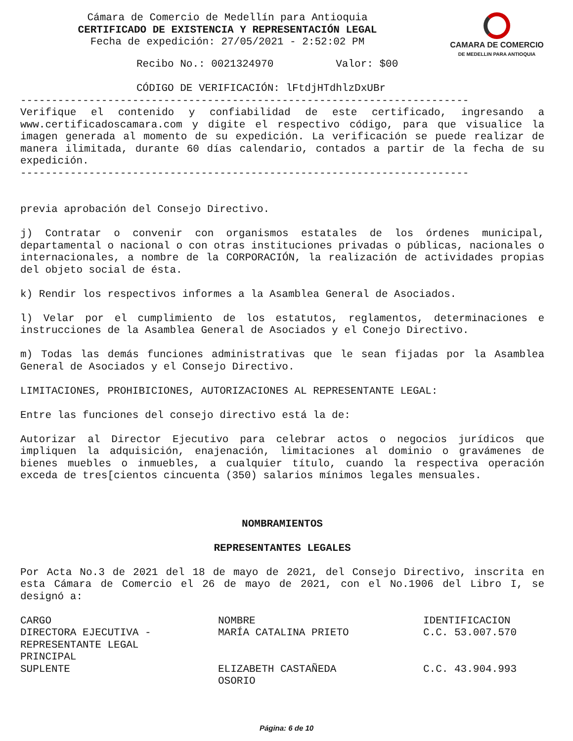Cámara de Comercio de Medellín para Antioquia
CERTIFICADO DE EXISTENCIA Y REPRESENTACIÓN LEGAL
Fecha de expedición: 27/05/2021 - 2:52:02 PM
CAMARA DE COMERCIO
DE MEDELLIN PARA ANTIOQUIA
Recibo No.: 0021324970 Valor: $00
CÓDIGO DE VERIFICACIÓN: lFtdjHTdhlzDxUBr
------------------------------------------------------------------------
Verifique el contenido y confiabilidad de este certificado, ingresando a www.certificadoscamara.com y digite el respectivo código, para que visualice la imagen generada al momento de su expedición. La verificación se puede realizar de manera ilimitada, durante 60 días calendario, contados a partir de la fecha de su expedición.
------------------------------------------------------------------------
previa aprobación del Consejo Directivo.
j) Contratar o convenir con organismos estatales de los órdenes municipal, departamental o nacional o con otras instituciones privadas o públicas, nacionales o internacionales, a nombre de la CORPORACIÓN, la realización de actividades propias del objeto social de ésta.
k) Rendir los respectivos informes a la Asamblea General de Asociados.
l) Velar por el cumplimiento de los estatutos, reglamentos, determinaciones e instrucciones de la Asamblea General de Asociados y el Conejo Directivo.
m) Todas las demás funciones administrativas que le sean fijadas por la Asamblea General de Asociados y el Consejo Directivo.
LIMITACIONES, PROHIBICIONES, AUTORIZACIONES AL REPRESENTANTE LEGAL:
Entre las funciones del consejo directivo está la de:
Autorizar al Director Ejecutivo para celebrar actos o negocios jurídicos que impliquen la adquisición, enajenación, limitaciones al dominio o gravámenes de bienes muebles o inmuebles, a cualquier título, cuando la respectiva operación exceda de tres[cientos cincuenta (350) salarios mínimos legales mensuales.
NOMBRAMIENTOS
REPRESENTANTES LEGALES
Por Acta No.3 de 2021 del 18 de mayo de 2021, del Consejo Directivo, inscrita en esta Cámara de Comercio el 26 de mayo de 2021, con el No.1906 del Libro I, se designó a:
| CARGO | NOMBRE | IDENTIFICACION |
| --- | --- | --- |
| DIRECTORA EJECUTIVA - REPRESENTANTE LEGAL PRINCIPAL | MARÍA CATALINA PRIETO | C.C. 53.007.570 |
| SUPLENTE | ELIZABETH CASTAÑEDA OSORIO | C.C. 43.904.993 |
Página: 6 de 10